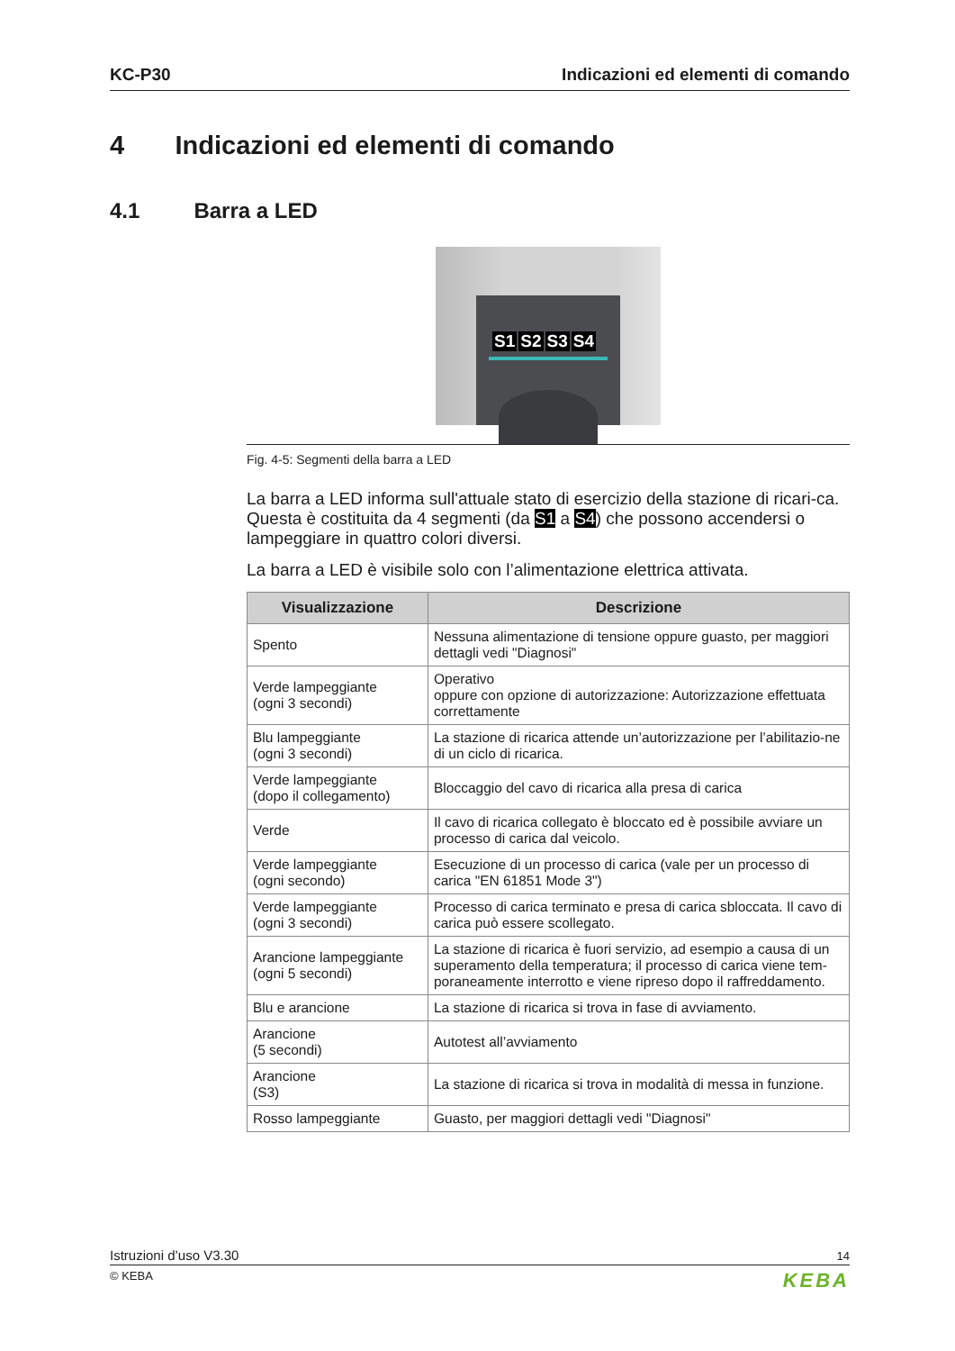KC-P30 Indicazioni ed elementi di comando
4 Indicazioni ed elementi di comando
4.1 Barra a LED
S1 S2 S3 S4
Fig. 4-5: Segmenti della barra a LED
La barra a LED informa sull'attuale stato di esercizio della stazione di ricari-ca. Questa è costituita da 4 segmenti (da S1 a S4) che possono accendersi o lampeggiare in quattro colori diversi.
La barra a LED è visibile solo con l’alimentazione elettrica attivata.
| Visualizzazione | Descrizione |
| --- | --- |
| Spento | Nessuna alimentazione di tensione oppure guasto, per maggiori dettagli vedi "Diagnosi" |
| Verde lampeggiante (ogni 3 secondi) | Operativo oppure con opzione di autorizzazione: Autorizzazione effettuata correttamente |
| Blu lampeggiante (ogni 3 secondi) | La stazione di ricarica attende un’autorizzazione per l’abilitazio-ne di un ciclo di ricarica. |
| Verde lampeggiante (dopo il collegamento) | Bloccaggio del cavo di ricarica alla presa di carica |
| Verde | Il cavo di ricarica collegato è bloccato ed è possibile avviare un processo di carica dal veicolo. |
| Verde lampeggiante (ogni secondo) | Esecuzione di un processo di carica (vale per un processo di carica "EN 61851 Mode 3") |
| Verde lampeggiante (ogni 3 secondi) | Processo di carica terminato e presa di carica sbloccata. Il cavo di carica può essere scollegato. |
| Arancione lampeggiante (ogni 5 secondi) | La stazione di ricarica è fuori servizio, ad esempio a causa di un superamento della temperatura; il processo di carica viene tem-poraneamente interrotto e viene ripreso dopo il raffreddamento. |
| Blu e arancione | La stazione di ricarica si trova in fase di avviamento. |
| Arancione (5 secondi) | Autotest all’avviamento |
| Arancione (S3) | La stazione di ricarica si trova in modalità di messa in funzione. |
| Rosso lampeggiante | Guasto, per maggiori dettagli vedi "Diagnosi" |
Istruzioni d’uso V3.30 14
© KEBA KEBA